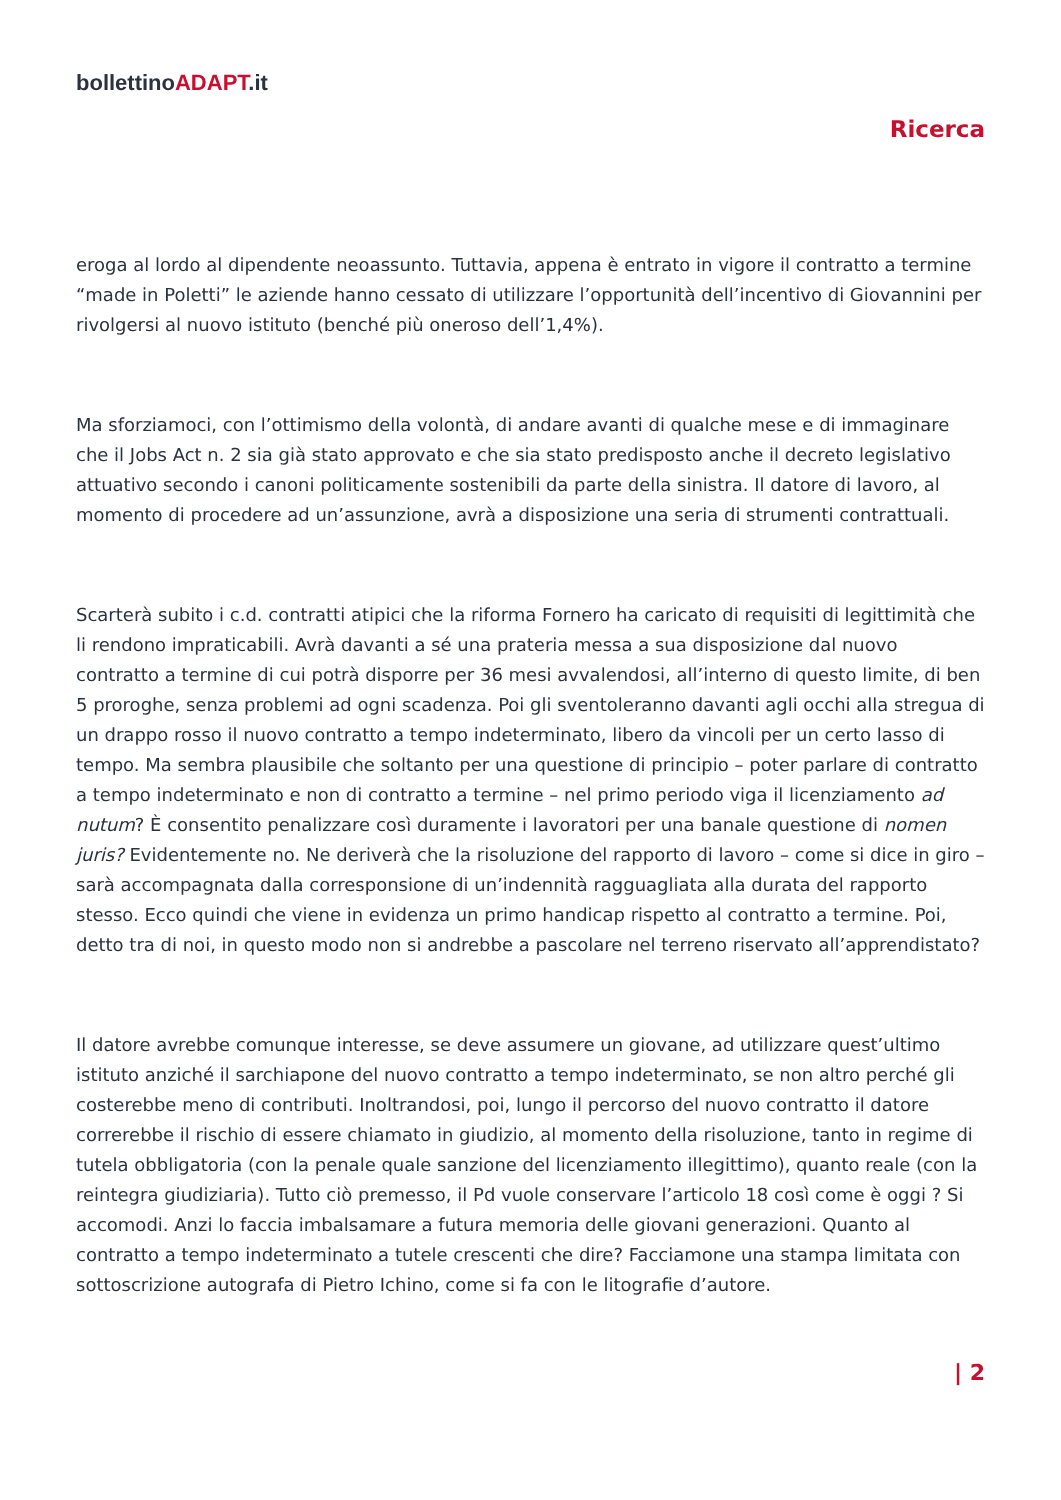bollettinoADAPT.it
Ricerca
eroga al lordo al dipendente neoassunto. Tuttavia, appena è entrato in vigore il contratto a termine “made in Poletti” le aziende hanno cessato di utilizzare l’opportunità dell’incentivo di Giovannini per rivolgersi al nuovo istituto (benché più oneroso dell’1,4%).
Ma sforziamoci, con l’ottimismo della volontà, di andare avanti di qualche mese e di immaginare che il Jobs Act n. 2 sia già stato approvato e che sia stato predisposto anche il decreto legislativo attuativo secondo i canoni politicamente sostenibili da parte della sinistra. Il datore di lavoro, al momento di procedere ad un’assunzione, avrà a disposizione una seria di strumenti contrattuali.
Scarterà subito i c.d. contratti atipici che la riforma Fornero ha caricato di requisiti di legittimità che li rendono impraticabili. Avrà davanti a sé una prateria messa a sua disposizione dal nuovo contratto a termine di cui potrà disporre per 36 mesi avvalendosi, all’interno di questo limite, di ben 5 proroghe, senza problemi ad ogni scadenza. Poi gli sventoleranno davanti agli occhi alla stregua di un drappo rosso il nuovo contratto a tempo indeterminato, libero da vincoli per un certo lasso di tempo. Ma sembra plausibile che soltanto per una questione di principio – poter parlare di contratto a tempo indeterminato e non di contratto a termine – nel primo periodo viga il licenziamento ad nutum? È consentito penalizzare così duramente i lavoratori per una banale questione di nomen juris? Evidentemente no. Ne deriverà che la risoluzione del rapporto di lavoro – come si dice in giro – sarà accompagnata dalla corresponsione di un’indennità ragguagliata alla durata del rapporto stesso. Ecco quindi che viene in evidenza un primo handicap rispetto al contratto a termine. Poi, detto tra di noi, in questo modo non si andrebbe a pascolare nel terreno riservato all’apprendistato?
Il datore avrebbe comunque interesse, se deve assumere un giovane, ad utilizzare quest’ultimo istituto anziché il sarchiapone del nuovo contratto a tempo indeterminato, se non altro perché gli costerebbe meno di contributi. Inoltrandosi, poi, lungo il percorso del nuovo contratto il datore correrebbe il rischio di essere chiamato in giudizio, al momento della risoluzione, tanto in regime di tutela obbligatoria (con la penale quale sanzione del licenziamento illegittimo), quanto reale (con la reintegra giudiziaria). Tutto ciò premesso, il Pd vuole conservare l’articolo 18 così come è oggi ? Si accomodi. Anzi lo faccia imbalsamare a futura memoria delle giovani generazioni. Quanto al contratto a tempo indeterminato a tutele crescenti che dire? Facciamone una stampa limitata con sottoscrizione autografa di Pietro Ichino, come si fa con le litografie d’autore.
| 2